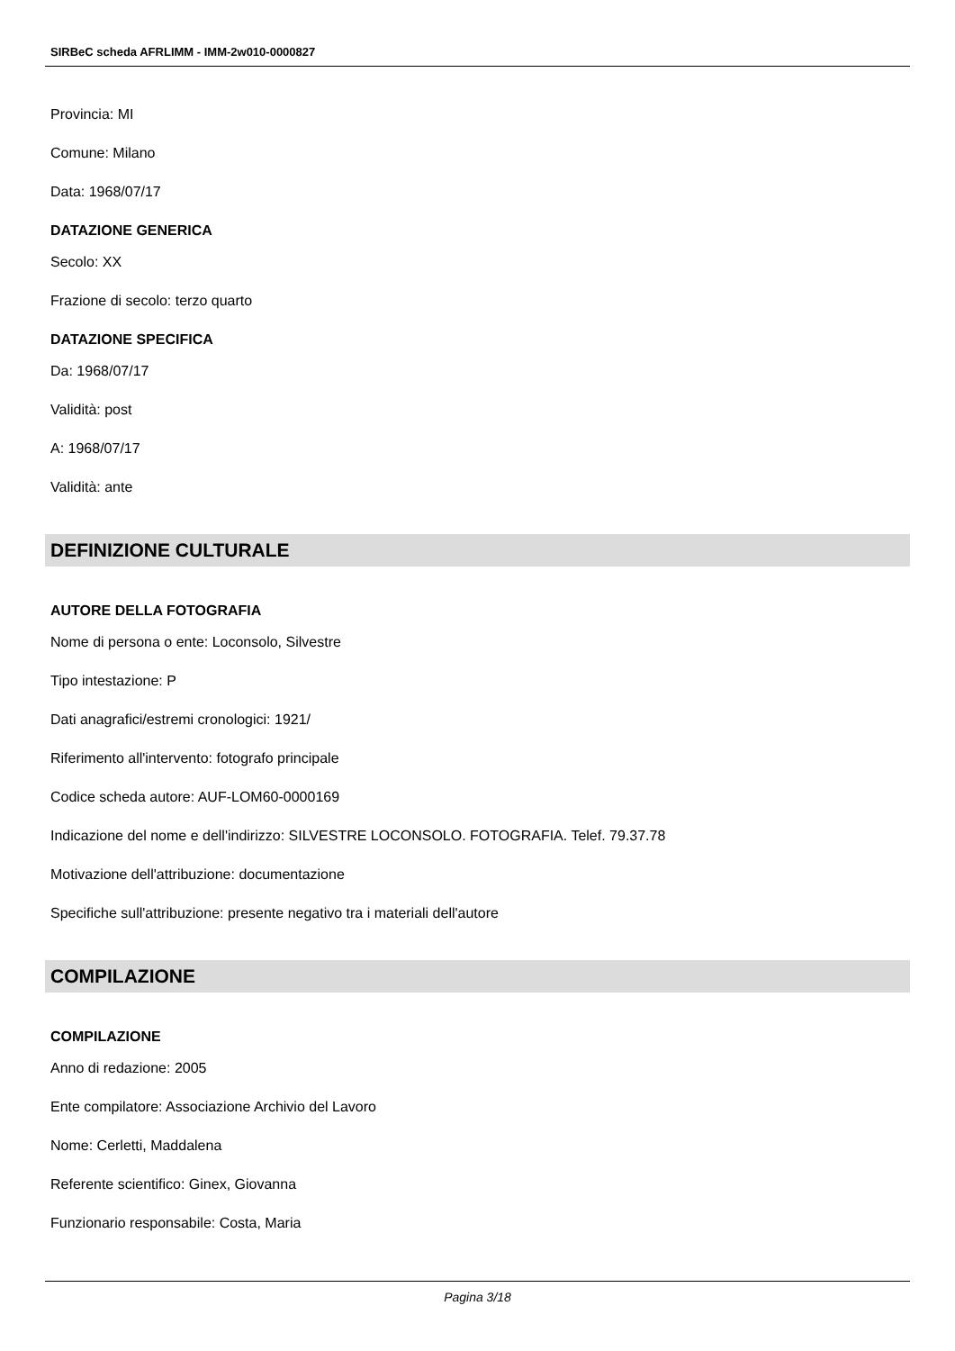SIRBeC scheda AFRLIMM - IMM-2w010-0000827
Provincia: MI
Comune: Milano
Data: 1968/07/17
DATAZIONE GENERICA
Secolo: XX
Frazione di secolo: terzo quarto
DATAZIONE SPECIFICA
Da: 1968/07/17
Validità: post
A: 1968/07/17
Validità: ante
DEFINIZIONE CULTURALE
AUTORE DELLA FOTOGRAFIA
Nome di persona o ente: Loconsolo, Silvestre
Tipo intestazione: P
Dati anagrafici/estremi cronologici: 1921/
Riferimento all'intervento: fotografo principale
Codice scheda autore: AUF-LOM60-0000169
Indicazione del nome e dell'indirizzo: SILVESTRE LOCONSOLO. FOTOGRAFIA. Telef. 79.37.78
Motivazione dell'attribuzione: documentazione
Specifiche sull'attribuzione: presente negativo tra i materiali dell'autore
COMPILAZIONE
COMPILAZIONE
Anno di redazione: 2005
Ente compilatore: Associazione Archivio del Lavoro
Nome: Cerletti, Maddalena
Referente scientifico: Ginex, Giovanna
Funzionario responsabile: Costa, Maria
Pagina 3/18